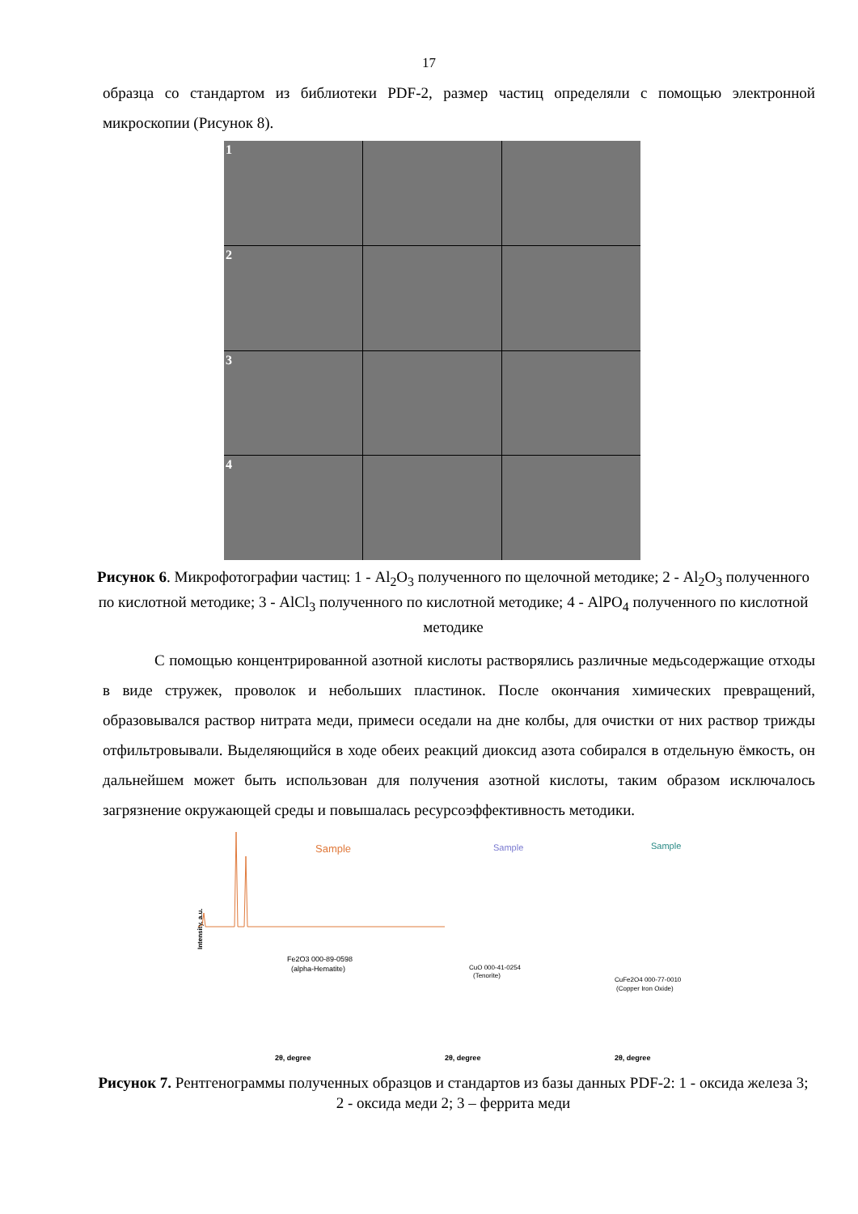17
образца со стандартом из библиотеки PDF-2, размер частиц определяли с помощью электронной микроскопии (Рисунок 8).
1
2
3
4
Рисунок 6. Микрофотографии частиц: 1 - Al<sub>2</sub>O<sub>3</sub> полученного по щелочной методике; 2 - Al<sub>2</sub>O<sub>3</sub> полученного по кислотной методике; 3 - AlCl<sub>3</sub> полученного по кислотной методике; 4 - AlPO<sub>4</sub> полученного по кислотной методике
С помощью концентрированной азотной кислоты растворялись различные медьсодержащие отходы в виде стружек, проволок и небольших пластинок. После окончания химических превращений, образовывался раствор нитрата меди, примеси оседали на дне колбы, для очистки от них раствор трижды отфильтровывали. Выделяющийся в ходе обеих реакций диоксид азота собирался в отдельную ёмкость, он дальнейшем может быть использован для получения азотной кислоты, таким образом исключалось загрязнение окружающей среды и повышалась ресурсоэффективность методики.
Intensity, a.u.
Sample
Sample
Sample
Fe2O3 000-89-0598
(alpha-Hematite)
CuO 000-41-0254
(Tenorite)
CuFe2O4 000-77-0010
(Copper Iron Oxide)
2θ, degree
2θ, degree
2θ, degree
Рисунок 7. Рентгенограммы полученных образцов и стандартов из базы данных PDF-2: 1 - оксида железа 3; 2 - оксида меди 2; 3 – феррита меди